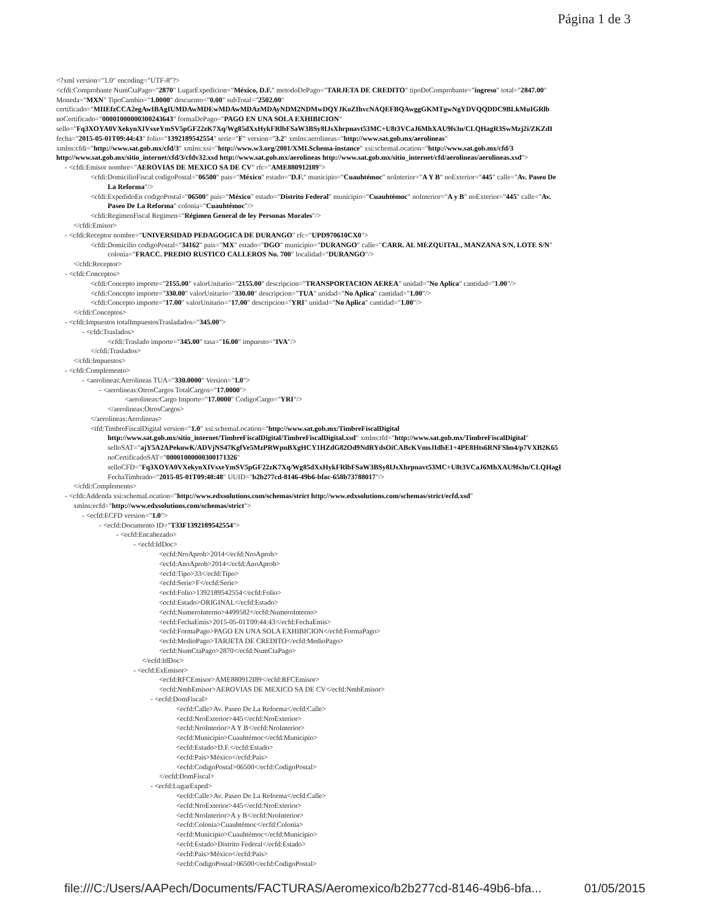Página 1 de 3
<?xml version="1.0" encoding="UTF-8"?>
<cfdi:Comprobante NumCtaPago="2870" LugarExpedicion="México, D.F." metodoDePago="TARJETA DE CREDITO" tipoDeComprobante="ingreso" total="2847.00"
Moneda="MXN" TipoCambio="1.0000" descuento="0.00" subTotal="2502.00"
certificado="MIIEfzCCA2egAwIBAgIUMDAwMDEwMDAwMDAzMDAyNDM2NDMwDQYJKoZIhvcNAQEFBQAwggGKMTgwNgYDVQQDDC9BLkMuIGRlb
noCertificado="00001000000300243643" formaDePago="PAGO EN UNA SOLA EXHIBICION"
sello="Fq3XOYA0VXekynXIVsxeYmSV5pGF22zK7Xq/Wg85dXxHykFRlbFSaW3BSy8IJsXhrpnavt53MC+U8t3VCaJ6MhXAU9fs3n/CLQHagR3SwMzj2i/ZKZdI
fecha="2015-05-01T09:44:43" folio="1392189542554" serie="F" version="3.2" xmlns:aerolineas="http://www.sat.gob.mx/aerolineas"
xmlns:cfdi="http://www.sat.gob.mx/cfd/3" xmlns:xsi="http://www.w3.org/2001/XMLSchema-instance" xsi:schemaLocation="http://www.sat.gob.mx/cfd/3
http://www.sat.gob.mx/sitio_internet/cfd/3/cfdv32.xsd http://www.sat.gob.mx/aerolineas http://www.sat.gob.mx/sitio_internet/cfd/aerolineas/aerolineas.xsd">
- <cfdi:Emisor nombre="AEROVIAS DE MEXICO SA DE CV" rfc="AME880912I89">
<cfdi:DomicilioFiscal codigoPostal="06500" pais="México" estado="D.F." municipio="Cuauhtémoc" noInterior="A Y B" noExterior="445" calle="Av. Paseo De
La Reforma"/>
<cfdi:ExpedidoEn codigoPostal="06500" pais="México" estado="Distrito Federal" municipio="Cuauhtémoc" noInterior="A y B" noExterior="445" calle="Av.
Paseo De La Reforma" colonia="Cuauhtémoc"/>
<cfdi:RegimenFiscal Regimen="Régimen General de ley Personas Morales"/>
</cfdi:Emisor>
- <cfdi:Receptor nombre="UNIVERSIDAD PEDAGOGICA DE DURANGO" rfc="UPD970610CX0">
<cfdi:Domicilio codigoPostal="34162" pais="MX" estado="DGO" municipio="DURANGO" calle="CARR. AL MEZQUITAL, MANZANA S/N, LOTE S/N"
colonia="FRACC. PREDIO RUSTICO CALLEROS No. 700" localidad="DURANGO"/>
</cfdi:Receptor>
- <cfdi:Conceptos>
<cfdi:Concepto importe="2155.00" valorUnitario="2155.00" descripcion="TRANSPORTACION AEREA" unidad="No Aplica" cantidad="1.00"/>
<cfdi:Concepto importe="330.00" valorUnitario="330.00" descripcion="TUA" unidad="No Aplica" cantidad="1.00"/>
<cfdi:Concepto importe="17.00" valorUnitario="17.00" descripcion="YRI" unidad="No Aplica" cantidad="1.00"/>
</cfdi:Conceptos>
- <cfdi:Impuestos totalImpuestosTrasladados="345.00">
- <cfdi:Traslados>
<cfdi:Traslado importe="345.00" tasa="16.00" impuesto="IVA"/>
</cfdi:Traslados>
</cfdi:Impuestos>
- <cfdi:Complemento>
- <aerolineas:Aerolineas TUA="330.0000" Version="1.0">
- <aerolineas:OtrosCargos TotalCargos="17.0000">
<aerolineas:Cargo Importe="17.0000" CodigoCargo="YRI"/>
</aerolineas:OtrosCargos>
</aerolineas:Aerolineas>
<tfd:TimbreFiscalDigital version="1.0" xsi:schemaLocation="http://www.sat.gob.mx/TimbreFiscalDigital
http://www.sat.gob.mx/sitio_internet/TimbreFiscalDigital/TimbreFiscalDigital.xsd" xmlns:tfd="http://www.sat.gob.mx/TimbreFiscalDigital"
selloSAT="ajY5A2APekuwK/ADVjNS47KgfVe5MzPRWpnBXgHCY1HZdG82Od9NdRYdsOiCABcKVmsJIdbE1+4PE8Hts6RNFSlm4/p7VXB2K65
noCertificadoSAT="00001000000300171326"
selloCFD="Fq3XOYA0VXekynXIVsxeYmSV5pGF22zK7Xq/Wg85dXxHykFRlbFSaW3BSy8IJsXhrpnavt53MC+U8t3VCaJ6MhXAU9fs3n/CLQHagI
FechaTimbrado="2015-05-01T09:48:48" UUID="b2b277cd-8146-49b6-bfac-658b73788017"/>
</cfdi:Complemento>
- <cfdi:Addenda xsi:schemaLocation="http://www.edxsolutions.com/schemas/strict http://www.edxsolutions.com/schemas/strict/ecfd.xsd"
xmlns:ecfd="http://www.edxsolutions.com/schemas/strict">
- <ecfd:ECFD version="1.0">
- <ecfd:Documento ID="T33F1392189542554">
- <ecfd:Encabezado>
- <ecfd:IdDoc>
<ecfd:NroAprob>2014</ecfd:NroAprob>
<ecfd:AnoAprob>2014</ecfd:AnoAprob>
<ecfd:Tipo>33</ecfd:Tipo>
<ecfd:Serie>F</ecfd:Serie>
<ecfd:Folio>1392189542554</ecfd:Folio>
<ecfd:Estado>ORIGINAL</ecfd:Estado>
<ecfd:NumeroInterno>4499582</ecfd:NumeroInterno>
<ecfd:FechaEmis>2015-05-01T09:44:43</ecfd:FechaEmis>
<ecfd:FormaPago>PAGO EN UNA SOLA EXHIBICION</ecfd:FormaPago>
<ecfd:MedioPago>TARJETA DE CREDITO</ecfd:MedioPago>
<ecfd:NumCtaPago>2870</ecfd:NumCtaPago>
</ecfd:IdDoc>
- <ecfd:ExEmisor>
<ecfd:RFCEmisor>AME880912I89</ecfd:RFCEmisor>
<ecfd:NmbEmisor>AEROVIAS DE MEXICO SA DE CV</ecfd:NmbEmisor>
- <ecfd:DomFiscal>
<ecfd:Calle>Av. Paseo De La Reforma</ecfd:Calle>
<ecfd:NroExterior>445</ecfd:NroExterior>
<ecfd:NroInterior>A Y B</ecfd:NroInterior>
<ecfd:Municipio>Cuauhtémoc</ecfd:Municipio>
<ecfd:Estado>D.F.</ecfd:Estado>
<ecfd:Pais>México</ecfd:Pais>
<ecfd:CodigoPostal>06500</ecfd:CodigoPostal>
</ecfd:DomFiscal>
- <ecfd:LugarExped>
<ecfd:Calle>Av. Paseo De La Reforma</ecfd:Calle>
<ecfd:NroExterior>445</ecfd:NroExterior>
<ecfd:NroInterior>A y B</ecfd:NroInterior>
<ecfd:Colonia>Cuauhtémoc</ecfd:Colonia>
<ecfd:Municipio>Cuauhtémoc</ecfd:Municipio>
<ecfd:Estado>Distrito Federal</ecfd:Estado>
<ecfd:Pais>México</ecfd:Pais>
<ecfd:CodigoPostal>06500</ecfd:CodigoPostal>
file:///C:/Users/AAPech/Documents/FACTURAS/Aeromexico/b2b277cd-8146-49b6-bfa... 01/05/2015